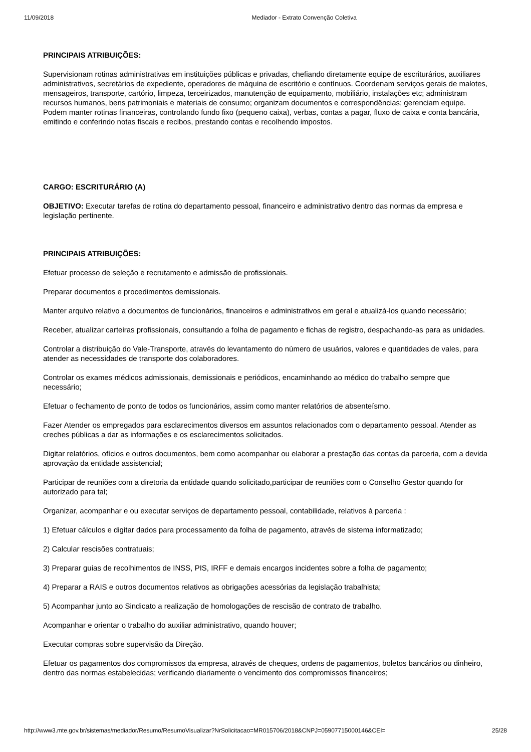11/09/2018 Mediador - Extrato Convenção Coletiva
PRINCIPAIS ATRIBUIÇÕES:
Supervisionam rotinas administrativas em instituições públicas e privadas, chefiando diretamente equipe de escriturários, auxiliares administrativos, secretários de expediente, operadores de máquina de escritório e contínuos. Coordenam serviços gerais de malotes, mensageiros, transporte, cartório, limpeza, terceirizados, manutenção de equipamento, mobiliário, instalações etc; administram recursos humanos, bens patrimoniais e materiais de consumo; organizam documentos e correspondências; gerenciam equipe. Podem manter rotinas financeiras, controlando fundo fixo (pequeno caixa), verbas, contas a pagar, fluxo de caixa e conta bancária, emitindo e conferindo notas fiscais e recibos, prestando contas e recolhendo impostos.
CARGO: ESCRITURÁRIO (A)
OBJETIVO: Executar tarefas de rotina do departamento pessoal, financeiro e administrativo dentro das normas da empresa e legislação pertinente.
PRINCIPAIS ATRIBUIÇÕES:
Efetuar processo de seleção e recrutamento e admissão de profissionais.
Preparar documentos e procedimentos demissionais.
Manter arquivo relativo a documentos de funcionários, financeiros e administrativos em geral e atualizá-los quando necessário;
Receber, atualizar carteiras profissionais, consultando a folha de pagamento e fichas de registro, despachando-as para as unidades.
Controlar a distribuição do Vale-Transporte, através do levantamento do número de usuários, valores e quantidades de vales, para atender as necessidades de transporte dos colaboradores.
Controlar os exames médicos admissionais, demissionais e periódicos, encaminhando ao médico do trabalho sempre que necessário;
Efetuar o fechamento de ponto de todos os funcionários, assim como manter relatórios de absenteísmo.
Fazer Atender os empregados para esclarecimentos diversos em assuntos relacionados com o departamento pessoal. Atender as creches públicas a dar as informações e os esclarecimentos solicitados.
Digitar relatórios, ofícios e outros documentos, bem como acompanhar ou elaborar a prestação das contas da parceria, com a devida aprovação da entidade assistencial;
Participar de reuniões com a diretoria da entidade quando solicitado,participar de reuniões com o Conselho Gestor quando for autorizado para tal;
Organizar, acompanhar e ou executar serviços de departamento pessoal, contabilidade, relativos à parceria :
1) Efetuar cálculos e digitar dados para processamento da folha de pagamento, através de sistema informatizado;
2) Calcular rescisões contratuais;
3) Preparar guias de recolhimentos de INSS, PIS, IRFF e demais encargos incidentes sobre a folha de pagamento;
4) Preparar a RAIS e outros documentos relativos as obrigações acessórias da legislação trabalhista;
5) Acompanhar junto ao Sindicato a realização de homologações de rescisão de contrato de trabalho.
Acompanhar e orientar o trabalho do auxiliar administrativo, quando houver;
Executar compras sobre supervisão da Direção.
Efetuar os pagamentos dos compromissos da empresa, através de cheques, ordens de pagamentos, boletos bancários ou dinheiro, dentro das normas estabelecidas; verificando diariamente o vencimento dos compromissos financeiros;
http://www3.mte.gov.br/sistemas/mediador/Resumo/ResumoVisualizar?NrSolicitacao=MR015706/2018&CNPJ=05907715000146&CEI= 25/28